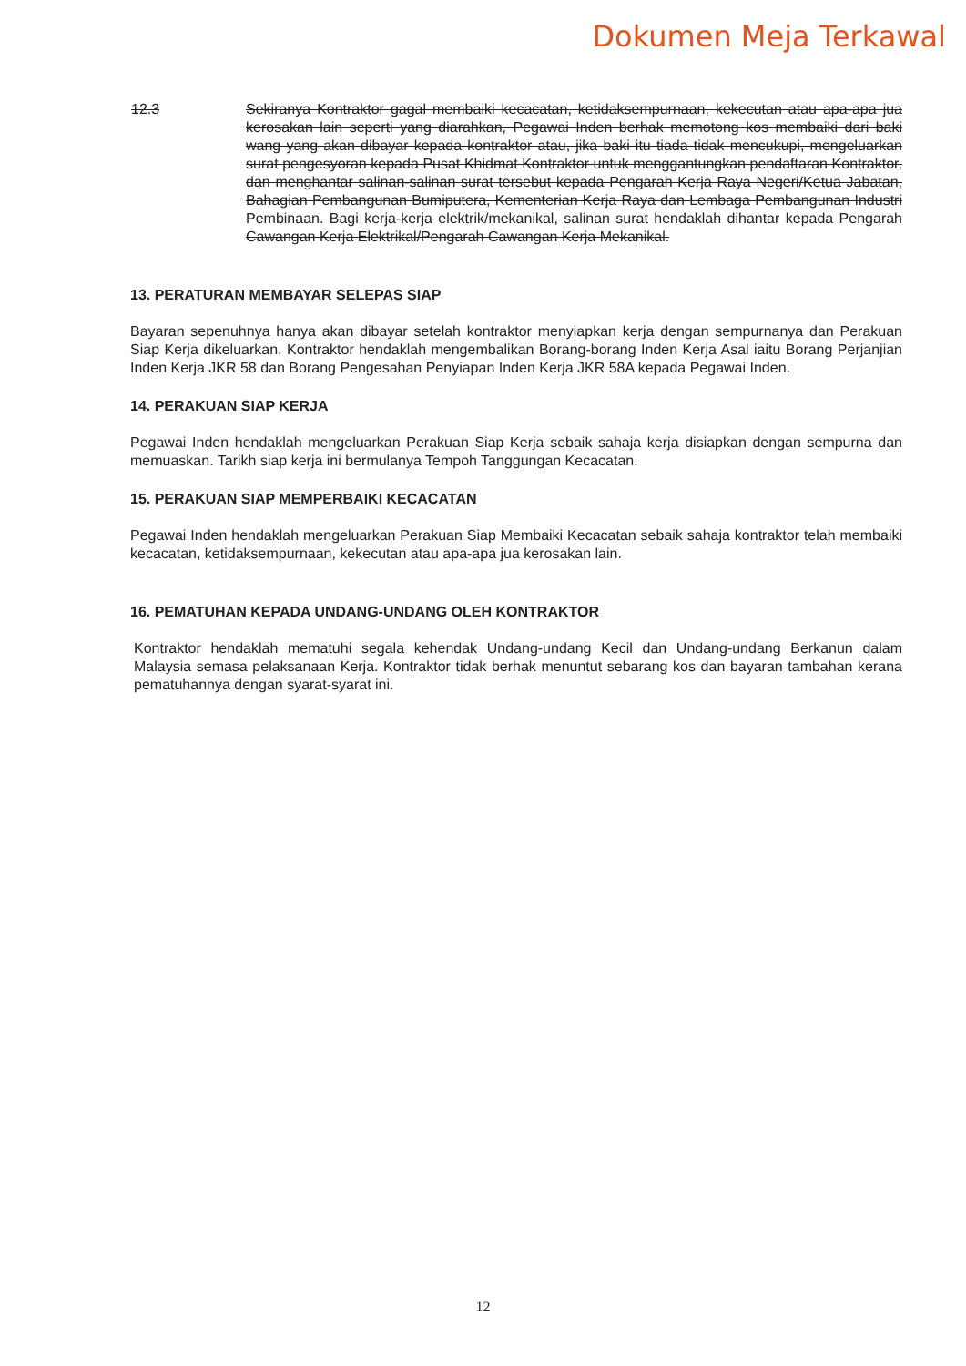Dokumen Meja Terkawal
12.3 Sekiranya Kontraktor gagal membaiki kecacatan, ketidaksempurnaan, kekecutan atau apa-apa jua kerosakan lain seperti yang diarahkan, Pegawai Inden berhak memotong kos membaiki dari baki wang yang akan dibayar kepada kontraktor atau, jika baki itu tiada tidak mencukupi, mengeluarkan surat pengesyoran kepada Pusat Khidmat Kontraktor untuk menggantungkan pendaftaran Kontraktor, dan menghantar salinan-salinan surat tersebut kepada Pengarah Kerja Raya Negeri/Ketua Jabatan, Bahagian Pembangunan Bumiputera, Kementerian Kerja Raya dan Lembaga Pembangunan Industri Pembinaan. Bagi kerja-kerja elektrik/mekanikal, salinan surat hendaklah dihantar kepada Pengarah Cawangan Kerja Elektrikal/Pengarah Cawangan Kerja Mekanikal.
13. PERATURAN MEMBAYAR SELEPAS SIAP
Bayaran sepenuhnya hanya akan dibayar setelah kontraktor menyiapkan kerja dengan sempurnanya dan Perakuan Siap Kerja dikeluarkan. Kontraktor hendaklah mengembalikan Borang-borang Inden Kerja Asal iaitu Borang Perjanjian Inden Kerja JKR 58 dan Borang Pengesahan Penyiapan Inden Kerja JKR 58A kepada Pegawai Inden.
14. PERAKUAN SIAP KERJA
Pegawai Inden hendaklah mengeluarkan Perakuan Siap Kerja sebaik sahaja kerja disiapkan dengan sempurna dan memuaskan. Tarikh siap kerja ini bermulanya Tempoh Tanggungan Kecacatan.
15. PERAKUAN SIAP MEMPERBAIKI KECACATAN
Pegawai Inden hendaklah mengeluarkan Perakuan Siap Membaiki Kecacatan sebaik sahaja kontraktor telah membaiki kecacatan, ketidaksempurnaan, kekecutan atau apa-apa jua kerosakan lain.
16. PEMATUHAN KEPADA UNDANG-UNDANG OLEH KONTRAKTOR
Kontraktor hendaklah mematuhi segala kehendak Undang-undang Kecil dan Undang-undang Berkanun dalam Malaysia semasa pelaksanaan Kerja. Kontraktor tidak berhak menuntut sebarang kos dan bayaran tambahan kerana pematuhannya dengan syarat-syarat ini.
12